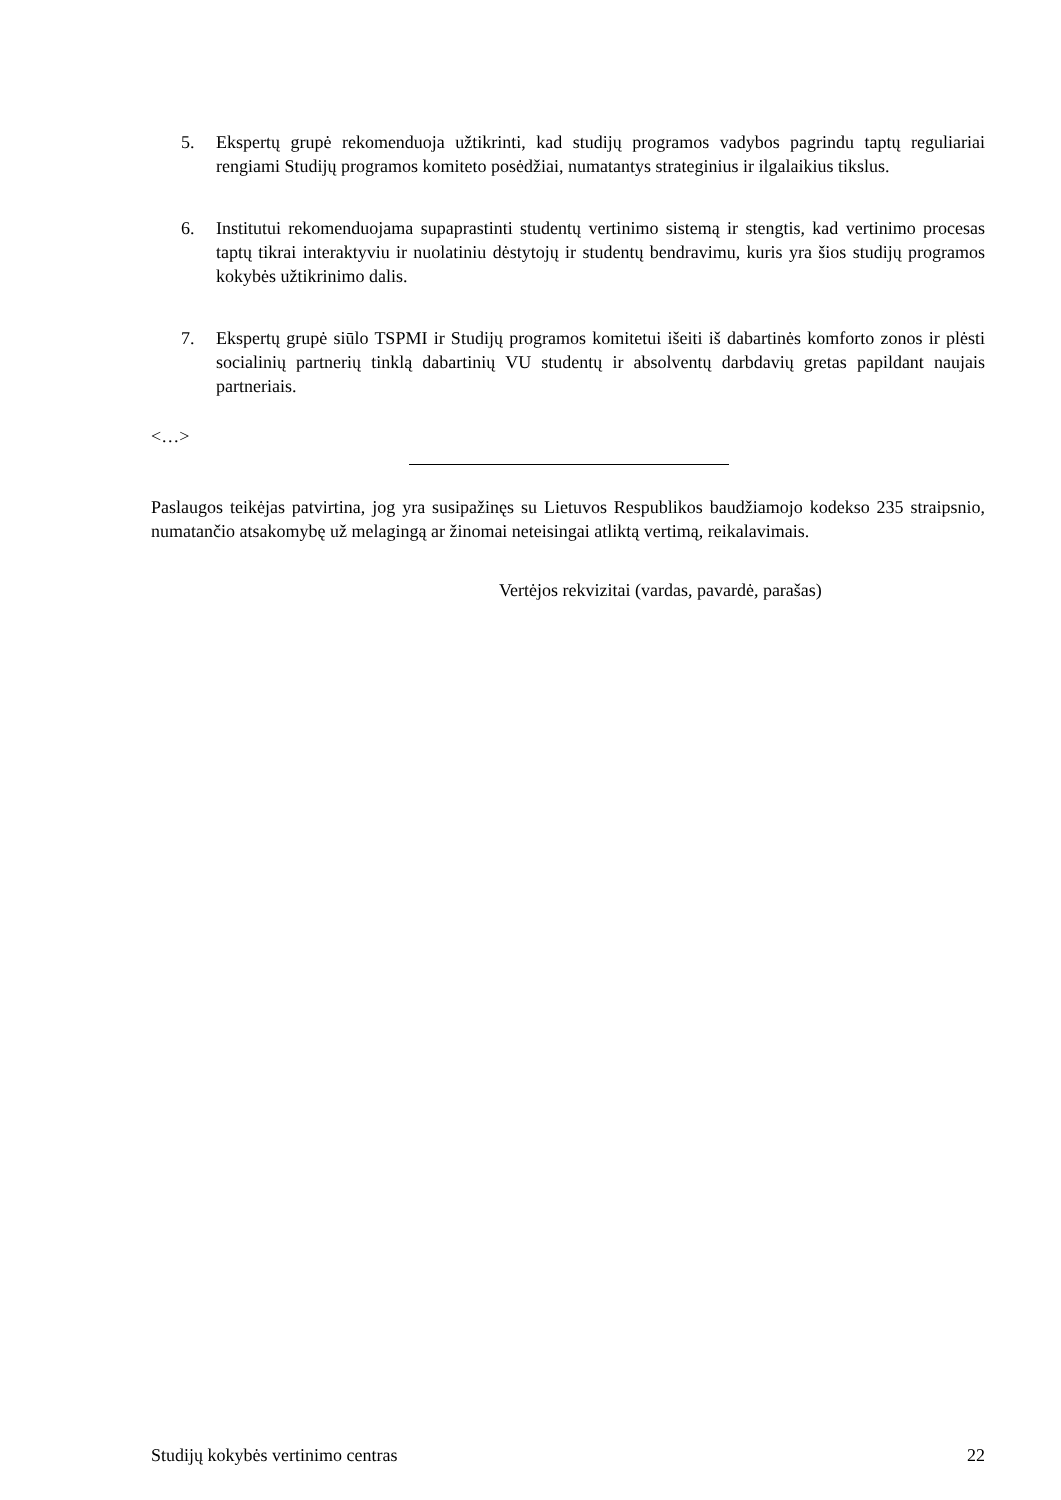5. Ekspertų grupė rekomenduoja užtikrinti, kad studijų programos vadybos pagrindu taptų reguliariai rengiami Studijų programos komiteto posėdžiai, numatantys strateginius ir ilgalaikius tikslus.
6. Institutui rekomenduojama supaprastinti studentų vertinimo sistemą ir stengtis, kad vertinimo procesas taptų tikrai interaktyviu ir nuolatiniu dėstytojų ir studentų bendravimu, kuris yra šios studijų programos kokybės užtikrinimo dalis.
7. Ekspertų grupė siūlo TSPMI ir Studijų programos komitetui išeiti iš dabartinės komforto zonos ir plėsti socialinių partnerių tinklą dabartinių VU studentų ir absolventų darbdavių gretas papildant naujais partneriais.
<…>
Paslaugos teikėjas patvirtina, jog yra susipažinęs su Lietuvos Respublikos baudžiamojo kodekso 235 straipsnio, numatančio atsakomybę už melagingą ar žinomai neteisingai atliktą vertimą, reikalavimais.
Vertėjos rekvizitai (vardas, pavardė, parašas)
Studijų kokybės vertinimo centras 22